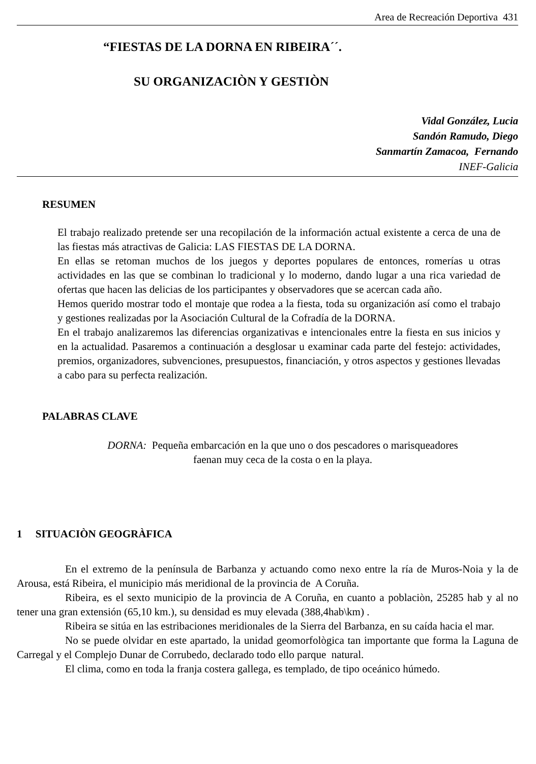Area de Recreación Deportiva 431
“FIESTAS DE LA DORNA EN RIBEIRA´´.
SU ORGANIZACIÒN Y GESTIÒN
Vidal González, Lucia
Sandón Ramudo, Diego
Sanmartín Zamacoa, Fernando
INEF-Galicia
RESUMEN
El trabajo realizado pretende ser una recopilación de la información actual existente a cerca de una de las fiestas más atractivas de Galicia: LAS FIESTAS DE LA DORNA.
En ellas se retoman muchos de los juegos y deportes populares de entonces, romerías u otras actividades en las que se combinan lo tradicional y lo moderno, dando lugar a una rica variedad de ofertas que hacen las delicias de los participantes y observadores que se acercan cada año.
Hemos querido mostrar todo el montaje que rodea a la fiesta, toda su organización así como el trabajo y gestiones realizadas por la Asociación Cultural de la Cofradía de la DORNA.
En el trabajo analizaremos las diferencias organizativas e intencionales entre la fiesta en sus inicios y en la actualidad. Pasaremos a continuación a desglosar u examinar cada parte del festejo: actividades, premios, organizadores, subvenciones, presupuestos, financiación, y otros aspectos y gestiones llevadas a cabo para su perfecta realización.
PALABRAS CLAVE
DORNA: Pequeña embarcación en la que uno o dos pescadores o marisqueadores
faenan muy ceca de la costa o en la playa.
1 SITUACIÒN GEOGRÀFICA
En el extremo de la península de Barbanza y actuando como nexo entre la ría de Muros-Noia y la de Arousa, está Ribeira, el municipio más meridional de la provincia de A Coruña.
Ribeira, es el sexto municipio de la provincia de A Coruña, en cuanto a poblaciòn, 25285 hab y al no tener una gran extensión (65,10 km.), su densidad es muy elevada (388,4hab\km) .
Ribeira se sitúa en las estribaciones meridionales de la Sierra del Barbanza, en su caída hacia el mar.
No se puede olvidar en este apartado, la unidad geomorfològica tan importante que forma la Laguna de Carregal y el Complejo Dunar de Corrubedo, declarado todo ello parque natural.
El clima, como en toda la franja costera gallega, es templado, de tipo oceánico húmedo.